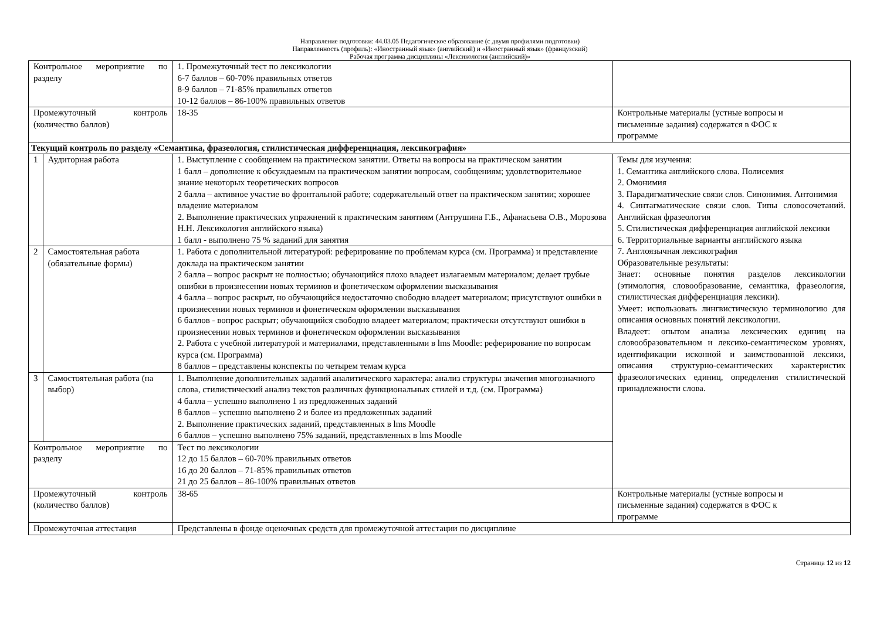Направление подготовки: 44.03.05 Педагогическое образование (с двумя профилями подготовки)
Направленность (профиль): «Иностранный язык» (английский) и «Иностранный язык» (французский)
Рабочая программа дисциплины «Лексикология (английский)»
| Контрольное мероприятие по разделу | | 1. Промежуточный тест по лексикологии 6-7 баллов – 60-70% правильных ответов 8-9 баллов – 71-85% правильных ответов 10-12 баллов – 86-100% правильных ответов | |
| Промежуточный контроль (количество баллов) | | 18-35 | Контрольные материалы (устные вопросы и письменные задания) содержатся в ФОС к программе |
| Текущий контроль по разделу «Семантика, фразеология, стилистическая дифференциация, лексикография» | | | |
| 1 | Аудиторная работа | 1. Выступление с сообщением на практическом занятии. Ответы на вопросы на практическом занятии 1 балл – дополнение к обсуждаемым на практическом занятии вопросам, сообщениям; удовлетворительное знание некоторых теоретических вопросов 2 балла – активное участие во фронтальной работе; содержательный ответ на практическом занятии; хорошее владение материалом 2. Выполнение практических упражнений к практическим занятиям (Антрушина Г.Б., Афанасьева О.В., Морозова Н.Н. Лексикология английского языка) 1 балл - выполнено 75 % заданий для занятия | Темы для изучения: 1. Семантика английского слова. Полисемия 2. Омонимия 3. Парадигматические связи слов. Синонимия. Антонимия 4. Синтагматические связи слов. Типы словосочетаний. Английская фразеология 5. Стилистическая дифференциация английской лексики 6. Территориальные варианты английского языка 7. Англоязычная лексикография Образовательные результаты: Знает: основные понятия разделов лексикологии (этимология, словообразование, семантика, фразеология, стилистическая дифференциация лексики). Умеет: использовать лингвистическую терминологию для описания основных понятий лексикологии. Владеет: опытом анализа лексических единиц на словообразовательном и лексико-семантическом уровнях, идентификации исконной и заимствованной лексики, описания структурно-семантических характеристик фразеологических единиц, определения стилистической принадлежности слова. |
| 2 | Самостоятельная работа (обязательные формы) | 1. Работа с дополнительной литературой: реферирование по проблемам курса (см. Программа) и представление доклада на практическом занятии 2 балла – вопрос раскрыт не полностью; обучающийся плохо владеет излагаемым материалом; делает грубые ошибки в произнесении новых терминов и фонетическом оформлении высказывания 4 балла – вопрос раскрыт, но обучающийся недостаточно свободно владеет материалом; присутствуют ошибки в произнесении новых терминов и фонетическом оформлении высказывания 6 баллов - вопрос раскрыт; обучающийся свободно владеет материалом; практически отсутствуют ошибки в произнесении новых терминов и фонетическом оформлении высказывания 2. Работа с учебной литературой и материалами, представленными в lms Moodle: реферирование по вопросам курса (см. Программа) 8 баллов – представлены конспекты по четырем темам курса | |
| 3 | Самостоятельная работа (на выбор) | 1. Выполнение дополнительных заданий аналитического характера: анализ структуры значения многозначного слова, стилистический анализ текстов различных функциональных стилей и т.д. (см. Программа) 4 балла – успешно выполнено 1 из предложенных заданий 8 баллов – успешно выполнено 2 и более из предложенных заданий 2. Выполнение практических заданий, представленных в lms Moodle 6 баллов – успешно выполнено 75% заданий, представленных в lms Moodle | |
| Контрольное мероприятие по разделу | | Тест по лексикологии 12 до 15 баллов – 60-70% правильных ответов 16 до 20 баллов – 71-85% правильных ответов 21 до 25 баллов – 86-100% правильных ответов | |
| Промежуточный контроль (количество баллов) | | 38-65 | Контрольные материалы (устные вопросы и письменные задания) содержатся в ФОС к программе |
| Промежуточная аттестация | | Представлены в фонде оценочных средств для промежуточной аттестации по дисциплине | |
Страница 12 из 12